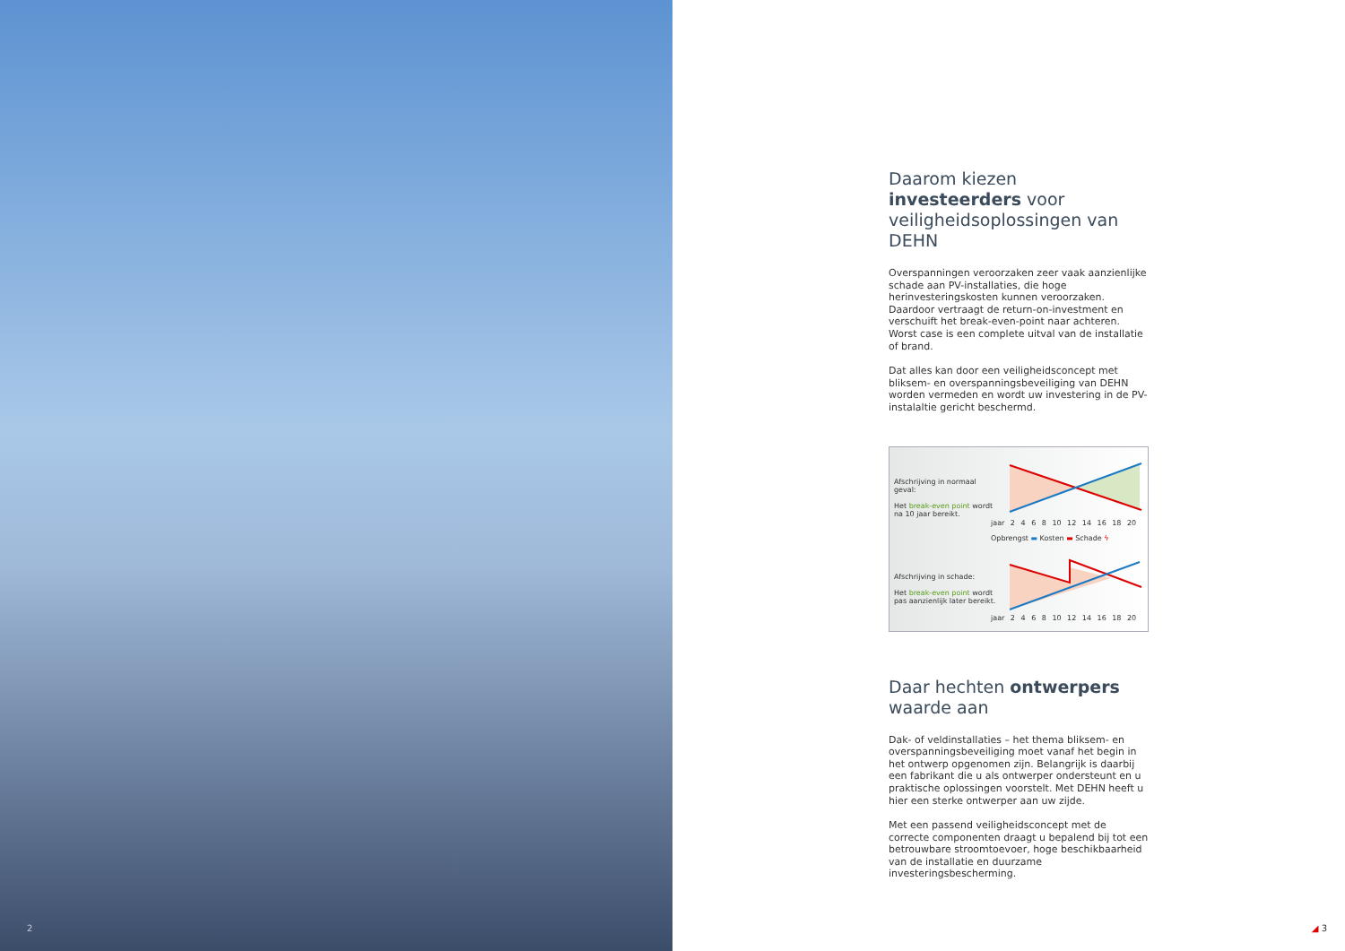2
Daarom kiezen investeerders voor veiligheidsoplossingen van DEHN
Overspanningen veroorzaken zeer vaak aanzienlijke schade aan PV-installaties, die hoge herinvesteringskosten kunnen veroorzaken. Daardoor vertraagt de return-on-investment en verschuift het break-even-point naar achteren. Worst case is een complete uitval van de installatie of brand.
Dat alles kan door een veiligheidsconcept met bliksem- en overspanningsbeveiliging van DEHN worden vermeden en wordt uw investering in de PV-instalaltie gericht beschermd.
Afschrijving in normaal geval:
Het break-even point wordt na 10 jaar bereikt.
jaar 2 4 6 8 10 12 14 16 18 20
Opbrengst ▬ Kosten ▬ Schade ϟ
Afschrijving in schade:
Het break-even point wordt pas aanzienlijk later bereikt.
jaar 2 4 6 8 10 12 14 16 18 20
Daar hechten ontwerpers waarde aan
Dak- of veldinstallaties – het thema bliksem- en overspanningsbeveiliging moet vanaf het begin in het ontwerp opgenomen zijn. Belangrijk is daarbij een fabrikant die u als ontwerper ondersteunt en u praktische oplossingen voorstelt. Met DEHN heeft u hier een sterke ontwerper aan uw zijde.
Met een passend veiligheidsconcept met de correcte componenten draagt u bepalend bij tot een betrouwbare stroomtoevoer, hoge beschikbaarheid van de installatie en duurzame investeringsbescherming.
◢ 3